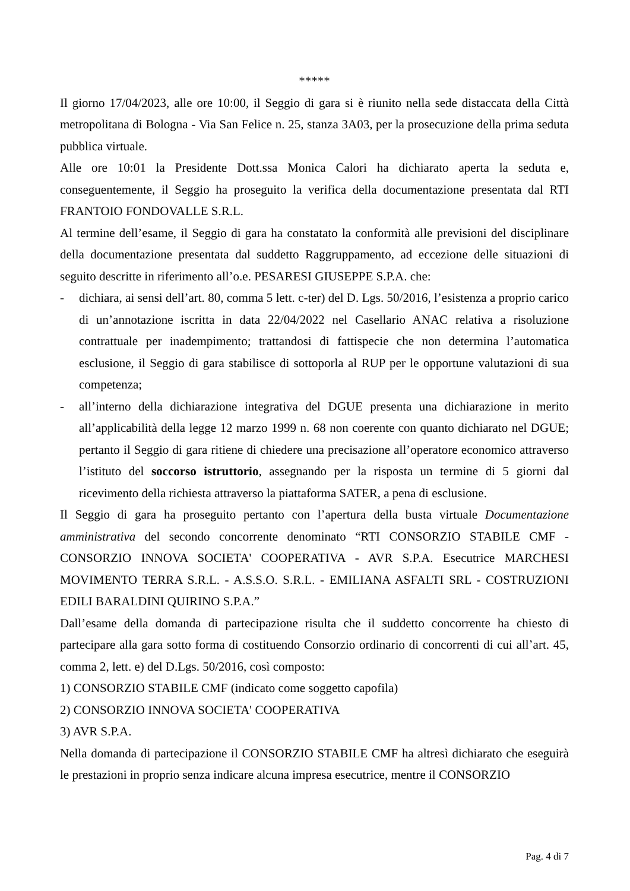*****
Il giorno 17/04/2023, alle ore 10:00, il Seggio di gara si è riunito nella sede distaccata della Città metropolitana di Bologna - Via San Felice n. 25, stanza 3A03, per la prosecuzione della prima seduta pubblica virtuale.
Alle ore 10:01 la Presidente Dott.ssa Monica Calori ha dichiarato aperta la seduta e, conseguentemente, il Seggio ha proseguito la verifica della documentazione presentata dal RTI FRANTOIO FONDOVALLE S.R.L.
Al termine dell’esame, il Seggio di gara ha constatato la conformità alle previsioni del disciplinare della documentazione presentata dal suddetto Raggruppamento, ad eccezione delle situazioni di seguito descritte in riferimento all’o.e. PESARESI GIUSEPPE S.P.A. che:
- dichiara, ai sensi dell’art. 80, comma 5 lett. c-ter) del D. Lgs. 50/2016, l’esistenza a proprio carico di un’annotazione iscritta in data 22/04/2022 nel Casellario ANAC relativa a risoluzione contrattuale per inadempimento; trattandosi di fattispecie che non determina l’automatica esclusione, il Seggio di gara stabilisce di sottoporla al RUP per le opportune valutazioni di sua competenza;
- all’interno della dichiarazione integrativa del DGUE presenta una dichiarazione in merito all’applicabilità della legge 12 marzo 1999 n. 68 non coerente con quanto dichiarato nel DGUE; pertanto il Seggio di gara ritiene di chiedere una precisazione all’operatore economico attraverso l’istituto del soccorso istruttorio, assegnando per la risposta un termine di 5 giorni dal ricevimento della richiesta attraverso la piattaforma SATER, a pena di esclusione.
Il Seggio di gara ha proseguito pertanto con l’apertura della busta virtuale Documentazione amministrativa del secondo concorrente denominato “RTI CONSORZIO STABILE CMF - CONSORZIO INNOVA SOCIETA' COOPERATIVA - AVR S.P.A. Esecutrice MARCHESI MOVIMENTO TERRA S.R.L. - A.S.S.O. S.R.L. - EMILIANA ASFALTI SRL - COSTRUZIONI EDILI BARALDINI QUIRINO S.P.A.”
Dall’esame della domanda di partecipazione risulta che il suddetto concorrente ha chiesto di partecipare alla gara sotto forma di costituendo Consorzio ordinario di concorrenti di cui all’art. 45, comma 2, lett. e) del D.Lgs. 50/2016, così composto:
1) CONSORZIO STABILE CMF (indicato come soggetto capofila)
2) CONSORZIO INNOVA SOCIETA' COOPERATIVA
3) AVR S.P.A.
Nella domanda di partecipazione il CONSORZIO STABILE CMF ha altresì dichiarato che eseguirà le prestazioni in proprio senza indicare alcuna impresa esecutrice, mentre il CONSORZIO
Pag. 4 di 7